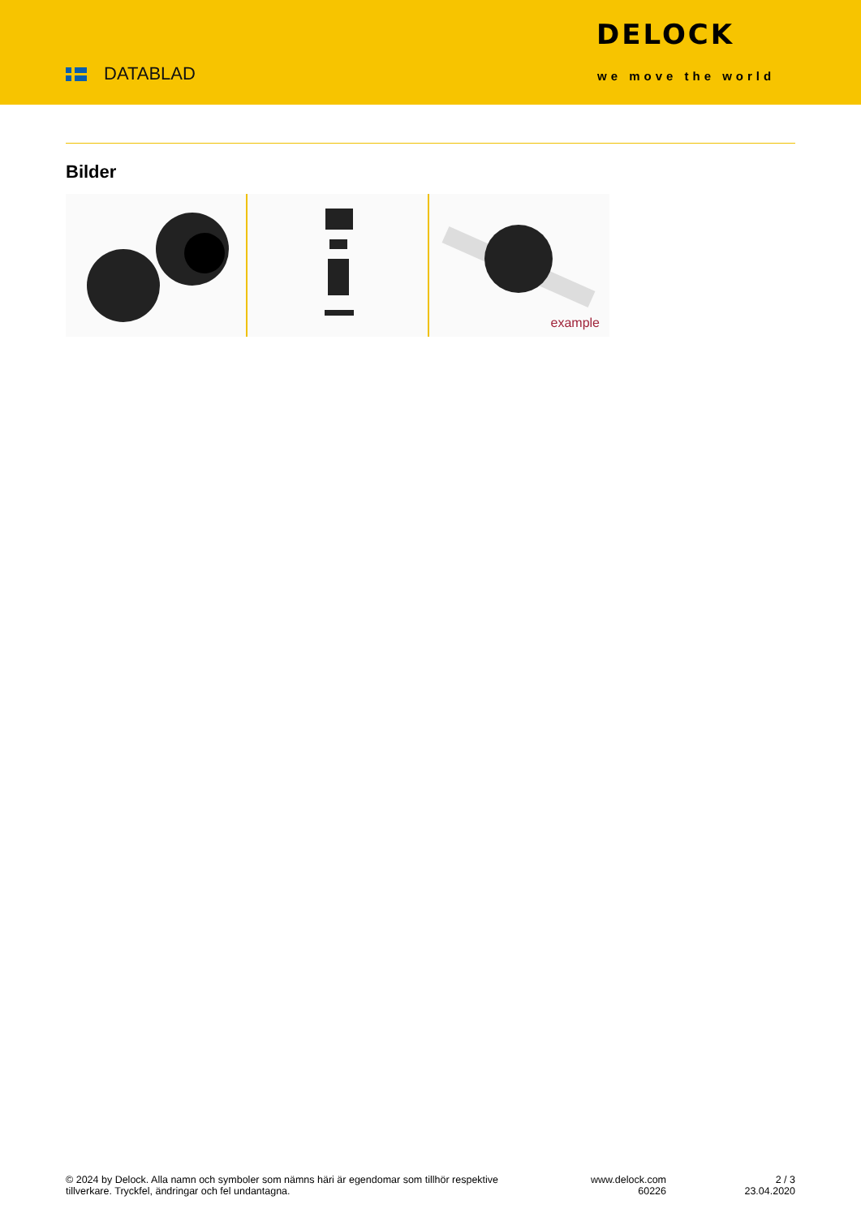DATABLAD
DELOCK
we move the world
Bilder
example
© 2024 by Delock. Alla namn och symboler som nämns häri är egendomar som tillhör respektive tillverkare. Tryckfel, ändringar och fel undantagna.
www.delock.com
60226
2 / 3
23.04.2020